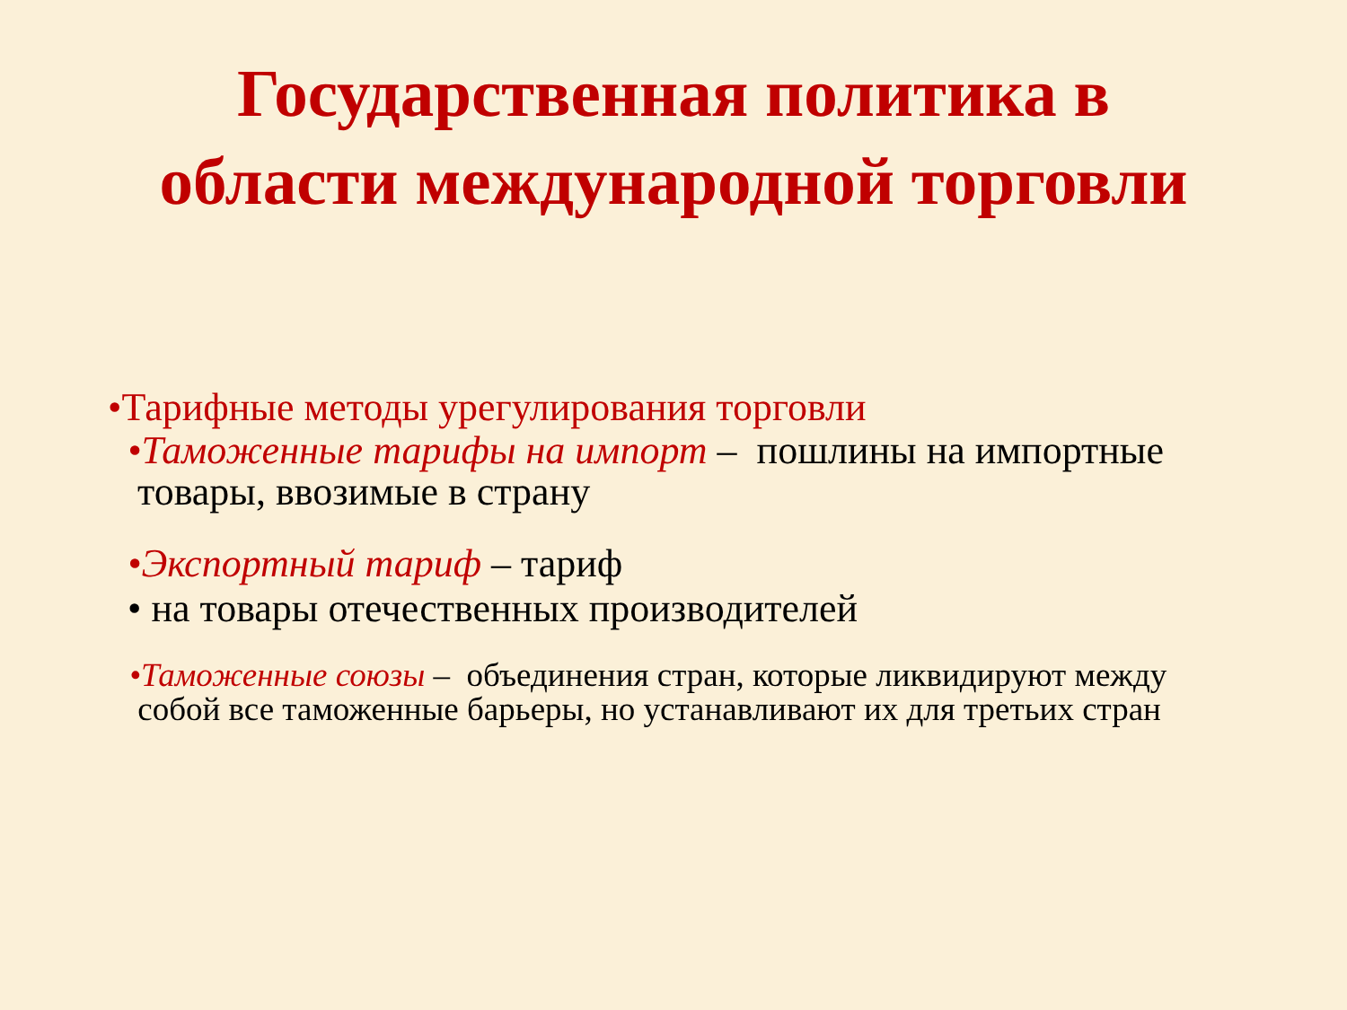Государственная политика в
области международной торговли
•Тарифные методы урегулирования торговли
•Таможенные тарифы на импорт – пошлины на импортные
товары, ввозимые в страну
•Экспортный тариф – тариф
• на товары отечественных производителей
•Таможенные союзы – объединения стран, которые ликвидируют между
собой все таможенные барьеры, но устанавливают их для третьих стран